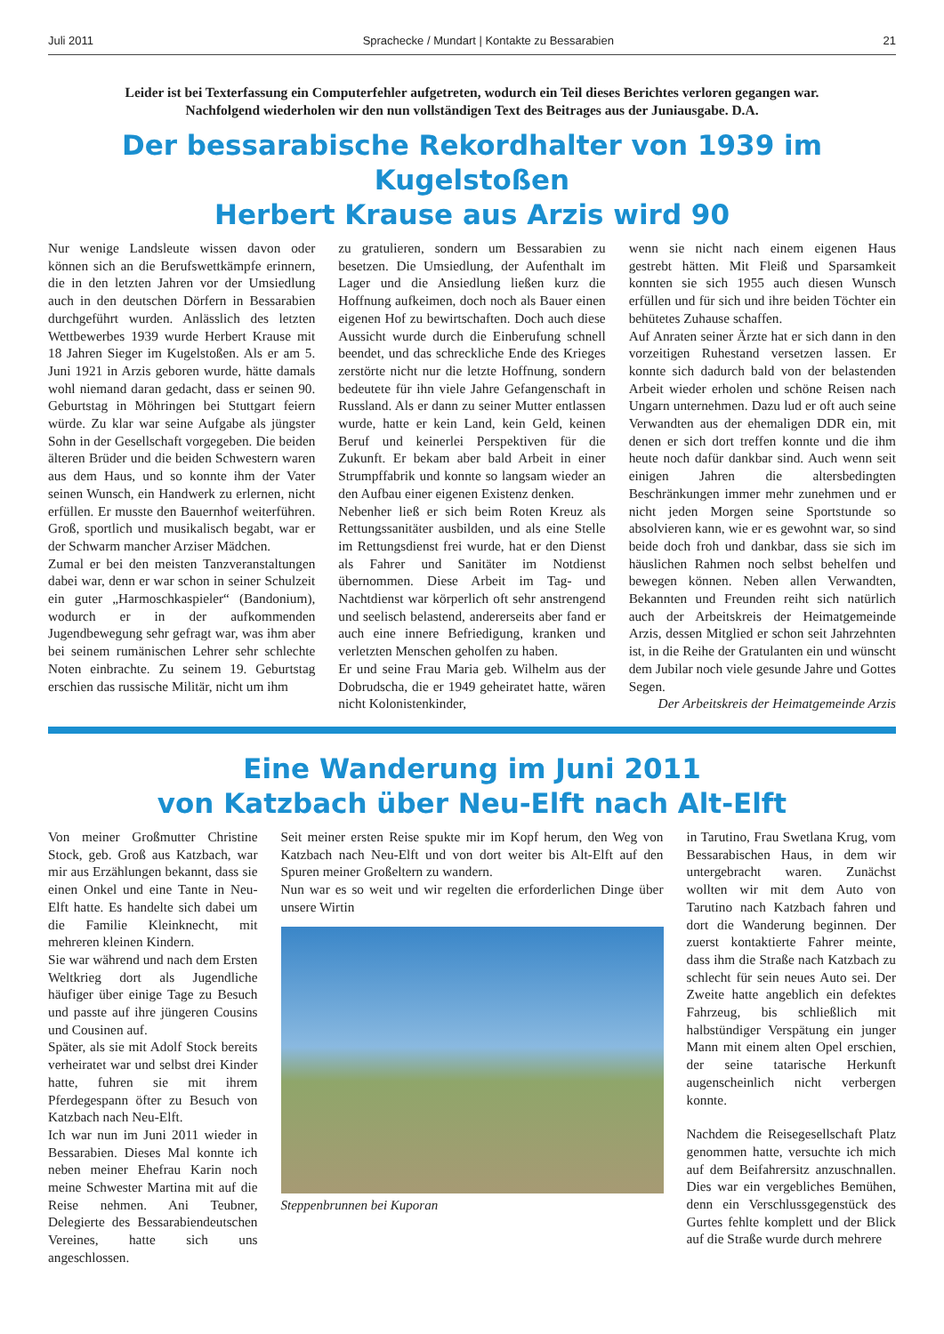Juli 2011 Sprachecke / Mundart | Kontakte zu Bessarabien 21
Leider ist bei Texterfassung ein Computerfehler aufgetreten, wodurch ein Teil dieses Berichtes verloren gegangen war.
Nachfolgend wiederholen wir den nun vollständigen Text des Beitrages aus der Juniausgabe. D.A.
Der bessarabische Rekordhalter von 1939 im Kugelstoßen
Herbert Krause aus Arzis wird 90
Nur wenige Landsleute wissen davon oder können sich an die Berufswettkämpfe erinnern, die in den letzten Jahren vor der Umsiedlung auch in den deutschen Dörfern in Bessarabien durchgeführt wurden. Anlässlich des letzten Wettbewerbes 1939 wurde Herbert Krause mit 18 Jahren Sieger im Kugelstoßen. Als er am 5. Juni 1921 in Arzis geboren wurde, hätte damals wohl niemand daran gedacht, dass er seinen 90. Geburtstag in Möhringen bei Stuttgart feiern würde. Zu klar war seine Aufgabe als jüngster Sohn in der Gesellschaft vorgegeben. Die beiden älteren Brüder und die beiden Schwestern waren aus dem Haus, und so konnte ihm der Vater seinen Wunsch, ein Handwerk zu erlernen, nicht erfüllen. Er musste den Bauernhof weiterführen. Groß, sportlich und musikalisch begabt, war er der Schwarm mancher Arziser Mädchen.
Zumal er bei den meisten Tanzveranstaltungen dabei war, denn er war schon in seiner Schulzeit ein guter „Harmoschkaspieler“ (Bandonium), wodurch er in der aufkommenden Jugendbewegung sehr gefragt war, was ihm aber bei seinem rumänischen Lehrer sehr schlechte Noten einbrachte. Zu seinem 19. Geburtstag erschien das russische Militär, nicht um ihm
zu gratulieren, sondern um Bessarabien zu besetzen. Die Umsiedlung, der Aufenthalt im Lager und die Ansiedlung ließen kurz die Hoffnung aufkeimen, doch noch als Bauer einen eigenen Hof zu bewirtschaften. Doch auch diese Aussicht wurde durch die Einberufung schnell beendet, und das schreckliche Ende des Krieges zerstörte nicht nur die letzte Hoffnung, sondern bedeutete für ihn viele Jahre Gefangenschaft in Russland. Als er dann zu seiner Mutter entlassen wurde, hatte er kein Land, kein Geld, keinen Beruf und keinerlei Perspektiven für die Zukunft. Er bekam aber bald Arbeit in einer Strumpffabrik und konnte so langsam wieder an den Aufbau einer eigenen Existenz denken.
Nebenher ließ er sich beim Roten Kreuz als Rettungssanitäter ausbilden, und als eine Stelle im Rettungsdienst frei wurde, hat er den Dienst als Fahrer und Sanitäter im Notdienst übernommen. Diese Arbeit im Tag- und Nachtdienst war körperlich oft sehr anstrengend und seelisch belastend, andererseits aber fand er auch eine innere Befriedigung, kranken und verletzten Menschen geholfen zu haben.
Er und seine Frau Maria geb. Wilhelm aus der Dobrudscha, die er 1949 geheiratet hatte, wären nicht Kolonistenkinder,
wenn sie nicht nach einem eigenen Haus gestrebt hätten. Mit Fleiß und Sparsamkeit konnten sie sich 1955 auch diesen Wunsch erfüllen und für sich und ihre beiden Töchter ein behütetes Zuhause schaffen.
Auf Anraten seiner Ärzte hat er sich dann in den vorzeitigen Ruhestand versetzen lassen. Er konnte sich dadurch bald von der belastenden Arbeit wieder erholen und schöne Reisen nach Ungarn unternehmen. Dazu lud er oft auch seine Verwandten aus der ehemaligen DDR ein, mit denen er sich dort treffen konnte und die ihm heute noch dafür dankbar sind. Auch wenn seit einigen Jahren die altersbedingten Beschränkungen immer mehr zunehmen und er nicht jeden Morgen seine Sportstunde so absolvieren kann, wie er es gewohnt war, so sind beide doch froh und dankbar, dass sie sich im häuslichen Rahmen noch selbst behelfen und bewegen können. Neben allen Verwandten, Bekannten und Freunden reiht sich natürlich auch der Arbeitskreis der Heimatgemeinde Arzis, dessen Mitglied er schon seit Jahrzehnten ist, in die Reihe der Gratulanten ein und wünscht dem Jubilar noch viele gesunde Jahre und Gottes Segen.
Der Arbeitskreis der Heimatgemeinde Arzis
Eine Wanderung im Juni 2011
von Katzbach über Neu-Elft nach Alt-Elft
Von meiner Großmutter Christine Stock, geb. Groß aus Katzbach, war mir aus Erzählungen bekannt, dass sie einen Onkel und eine Tante in Neu-Elft hatte. Es handelte sich dabei um die Familie Kleinknecht, mit mehreren kleinen Kindern.
Sie war während und nach dem Ersten Weltkrieg dort als Jugendliche häufiger über einige Tage zu Besuch und passte auf ihre jüngeren Cousins und Cousinen auf.
Später, als sie mit Adolf Stock bereits verheiratet war und selbst drei Kinder hatte, fuhren sie mit ihrem Pferdegespann öfter zu Besuch von Katzbach nach Neu-Elft.
Ich war nun im Juni 2011 wieder in Bessarabien. Dieses Mal konnte ich neben meiner Ehefrau Karin noch meine Schwester Martina mit auf die Reise nehmen. Ani Teubner, Delegierte des Bessarabiendeutschen Vereines, hatte sich uns angeschlossen.
Seit meiner ersten Reise spukte mir im Kopf herum, den Weg von Katzbach nach Neu-Elft und von dort weiter bis Alt-Elft auf den Spuren meiner Großeltern zu wandern.
Nun war es so weit und wir regelten die erforderlichen Dinge über unsere Wirtin
Steppenbrunnen bei Kuporan
in Tarutino, Frau Swetlana Krug, vom Bessarabischen Haus, in dem wir untergebracht waren. Zunächst wollten wir mit dem Auto von Tarutino nach Katzbach fahren und dort die Wanderung beginnen. Der zuerst kontaktierte Fahrer meinte, dass ihm die Straße nach Katzbach zu schlecht für sein neues Auto sei. Der Zweite hatte angeblich ein defektes Fahrzeug, bis schließlich mit halbstündiger Verspätung ein junger Mann mit einem alten Opel erschien, der seine tatarische Herkunft augenscheinlich nicht verbergen konnte.
Nachdem die Reisegesellschaft Platz genommen hatte, versuchte ich mich auf dem Beifahrersitz anzuschnallen. Dies war ein vergebliches Bemühen, denn ein Verschlussgegenstück des Gurtes fehlte komplett und der Blick auf die Straße wurde durch mehrere